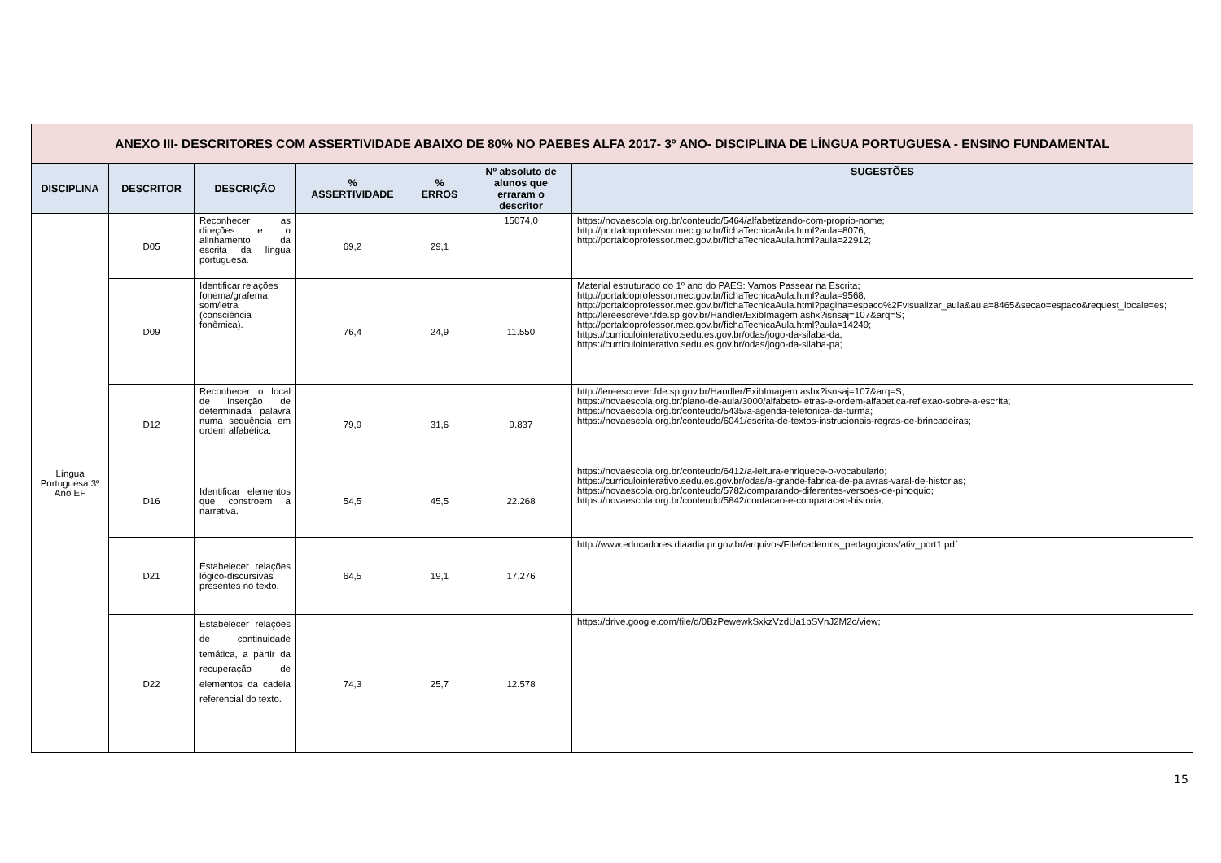| ANEXO III- DESCRITORES COM ASSERTIVIDADE ABAIXO DE 80% NO PAEBES ALFA 2017- 3º ANO- DISCIPLINA DE LÍNGUA PORTUGUESA - ENSINO FUNDAMENTAL | | | | | | |
| DISCIPLINA | DESCRITOR | DESCRIÇÃO | % ASSERTIVIDADE | % ERROS | Nº absoluto de alunos que erraram o descritor | SUGESTÕES |
| Língua Portuguesa 3º Ano EF | D05 | Reconhecer as direções e o alinhamento da escrita da língua portuguesa. | 69,2 | 29,1 | 15074,0 | https://novaescola.org.br/conteudo/5464/alfabetizando-com-proprio-nome; http://portaldoprofessor.mec.gov.br/fichaTecnicaAula.html?aula=8076; http://portaldoprofessor.mec.gov.br/fichaTecnicaAula.html?aula=22912; |
| | D09 | Identificar relações fonema/grafema, som/letra (consciência fonêmica). | 76,4 | 24,9 | 11.550 | Material estruturado do 1º ano do PAES: Vamos Passear na Escrita; http://portaldoprofessor.mec.gov.br/fichaTecnicaAula.html?aula=9568; http://portaldoprofessor.mec.gov.br/fichaTecnicaAula.html?pagina=espaco%2Fvisualizar_aula&aula=8465&secao=espaco&request_locale=es; http://lereescrever.fde.sp.gov.br/Handler/ExibImagem.ashx?isnsaj=107&arq=S; http://portaldoprofessor.mec.gov.br/fichaTecnicaAula.html?aula=14249; https://curriculointerativo.sedu.es.gov.br/odas/jogo-da-silaba-da; https://curriculointerativo.sedu.es.gov.br/odas/jogo-da-silaba-pa; |
| | D12 | Reconhecer o local de inserção de determinada palavra numa sequência em ordem alfabética. | 79,9 | 31,6 | 9.837 | http://lereescrever.fde.sp.gov.br/Handler/ExibImagem.ashx?isnsaj=107&arq=S; https://novaescola.org.br/plano-de-aula/3000/alfabeto-letras-e-ordem-alfabetica-reflexao-sobre-a-escrita; https://novaescola.org.br/conteudo/5435/a-agenda-telefonica-da-turma; https://novaescola.org.br/conteudo/6041/escrita-de-textos-instrucionais-regras-de-brincadeiras; |
| | D16 | Identificar elementos que constroem a narrativa. | 54,5 | 45,5 | 22.268 | https://novaescola.org.br/conteudo/6412/a-leitura-enriquece-o-vocabulario; https://curriculointerativo.sedu.es.gov.br/odas/a-grande-fabrica-de-palavras-varal-de-historias; https://novaescola.org.br/conteudo/5782/comparando-diferentes-versoes-de-pinoquio; https://novaescola.org.br/conteudo/5842/contacao-e-comparacao-historia; |
| | D21 | Estabelecer relações lógico-discursivas presentes no texto. | 64,5 | 19,1 | 17.276 | http://www.educadores.diaadia.pr.gov.br/arquivos/File/cadernos_pedagogicos/ativ_port1.pdf |
| | D22 | Estabelecer relações de continuidade temática, a partir da recuperação de elementos da cadeia referencial do texto. | 74,3 | 25,7 | 12.578 | https://drive.google.com/file/d/0BzPewewkSxkzVzdUa1pSVnJ2M2c/view; |
15